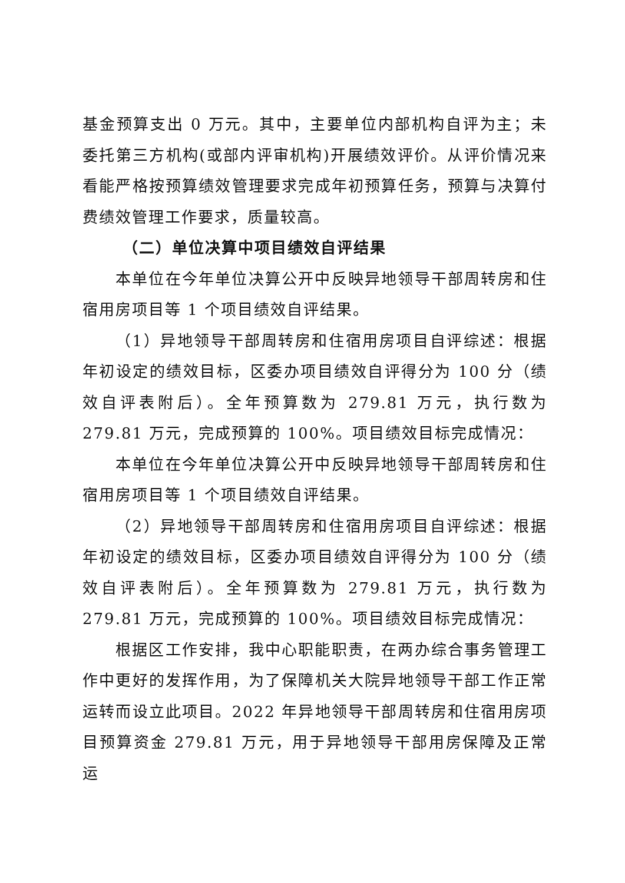基金预算支出 0 万元。其中，主要单位内部机构自评为主；未委托第三方机构(或部内评审机构)开展绩效评价。从评价情况来看能严格按预算绩效管理要求完成年初预算任务，预算与决算付费绩效管理工作要求，质量较高。
（二）单位决算中项目绩效自评结果
本单位在今年单位决算公开中反映异地领导干部周转房和住宿用房项目等 1 个项目绩效自评结果。
（1）异地领导干部周转房和住宿用房项目自评综述：根据年初设定的绩效目标，区委办项目绩效自评得分为 100 分（绩效自评表附后）。全年预算数为 279.81 万元，执行数为 279.81 万元，完成预算的 100%。项目绩效目标完成情况：
本单位在今年单位决算公开中反映异地领导干部周转房和住宿用房项目等 1 个项目绩效自评结果。
（2）异地领导干部周转房和住宿用房项目自评综述：根据年初设定的绩效目标，区委办项目绩效自评得分为 100 分（绩效自评表附后）。全年预算数为 279.81 万元，执行数为 279.81 万元，完成预算的 100%。项目绩效目标完成情况：
根据区工作安排，我中心职能职责，在两办综合事务管理工作中更好的发挥作用，为了保障机关大院异地领导干部工作正常运转而设立此项目。2022 年异地领导干部周转房和住宿用房项目预算资金 279.81 万元，用于异地领导干部用房保障及正常运